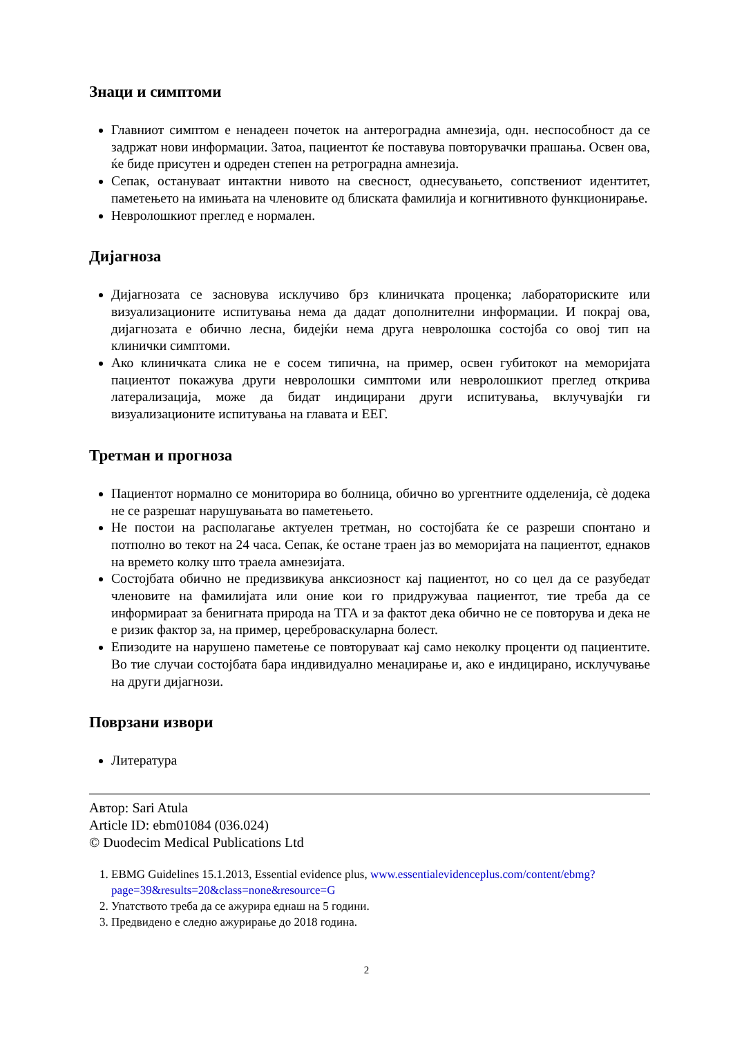Знаци и симптоми
Главниот симптом е ненадеен почеток на антероградна амнезија, одн. неспособност да се задржат нови информации. Затоа, пациентот ќе поставува повторувачки прашања. Освен ова, ќе биде присутен и одреден степен на ретроградна амнезија.
Сепак, остануваат интактни нивото на свесност, однесувањето, сопствениот идентитет, паметењето на имињата на членовите од блиската фамилија и когнитивното функционирање.
Невролошкиот преглед е нормален.
Дијагноза
Дијагнозата се засновува исклучиво брз клиничката проценка; лабораториските или визуализационите испитувања нема да дадат дополнителни информации. И покрај ова, дијагнозата е обично лесна, бидејќи нема друга невролошка состојба со овој тип на клинички симптоми.
Ако клиничката слика не е сосем типична, на пример, освен губитокот на меморијата пациентот покажува други невролошки симптоми или невролошкиот преглед открива латерализација, може да бидат индицирани други испитувања, вклучувајќи ги визуализационите испитувања на главата и ЕЕГ.
Третман и прогноза
Пациентот нормално се мониторира во болница, обично во ургентните одделенија, сѐ додека не се разрешат нарушувањата во паметењето.
Не постои на располагање актуелен третман, но состојбата ќе се разреши спонтано и потполно во текот на 24 часа. Сепак, ќе остане траен јаз во меморијата на пациентот, еднаков на времето колку што траела амнезијата.
Состојбата обично не предизвикува анксиозност кај пациентот, но со цел да се разубедат членовите на фамилијата или оние кои го придружуваа пациентот, тие треба да се информираат за бенигната природа на ТГА и за фактот дека обично не се повторува и дека не е ризик фактор за, на пример, цереброваскуларна болест.
Епизодите на нарушено паметење се повторуваат кај само неколку проценти од пациентите. Во тие случаи состојбата бара индивидуално менаџирање и, ако е индицирано, исклучување на други дијагнози.
Поврзани извори
Литература
Автор: Sari Atula
Article ID: ebm01084 (036.024)
© Duodecim Medical Publications Ltd
1. EBMG Guidelines 15.1.2013, Essential evidence plus, www.essentialevidenceplus.com/content/ebmg?page=39&results=20&class=none&resource=G
2. Упатството треба да се ажурира еднаш на 5 години.
3. Предвидено е следно ажурирање до 2018 година.
2